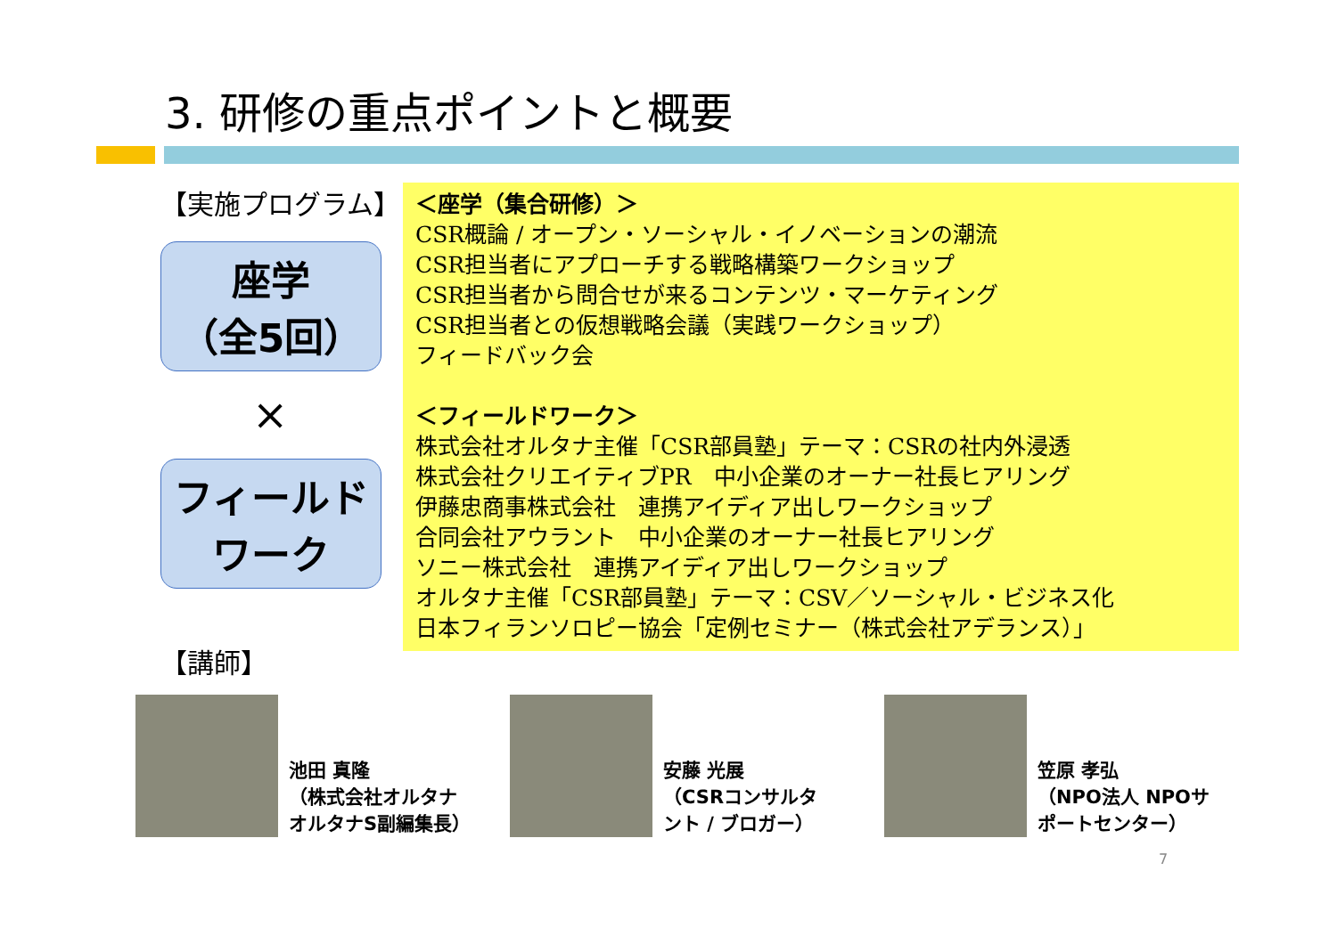3. 研修の重点ポイントと概要
【実施プログラム】
座学
（全5回）
×
フィールド
ワーク
＜座学（集合研修）＞
CSR概論 / オープン・ソーシャル・イノベーションの潮流
CSR担当者にアプローチする戦略構築ワークショップ
CSR担当者から問合せが来るコンテンツ・マーケティング
CSR担当者との仮想戦略会議（実践ワークショップ）
フィードバック会
＜フィールドワーク＞
株式会社オルタナ主催「CSR部員塾」テーマ：CSRの社内外浸透
株式会社クリエイティブPR　中小企業のオーナー社長ヒアリング
伊藤忠商事株式会社　連携アイディア出しワークショップ
合同会社アウラント　中小企業のオーナー社長ヒアリング
ソニー株式会社　連携アイディア出しワークショップ
オルタナ主催「CSR部員塾」テーマ：CSV／ソーシャル・ビジネス化
日本フィランソロピー協会「定例セミナー（株式会社アデランス）」
【講師】
池田 真隆
（株式会社オルタナ
オルタナS副編集長）
安藤 光展
（CSRコンサルタ
ント / ブロガー）
笠原 孝弘
（NPO法人 NPOサ
ポートセンター）
7